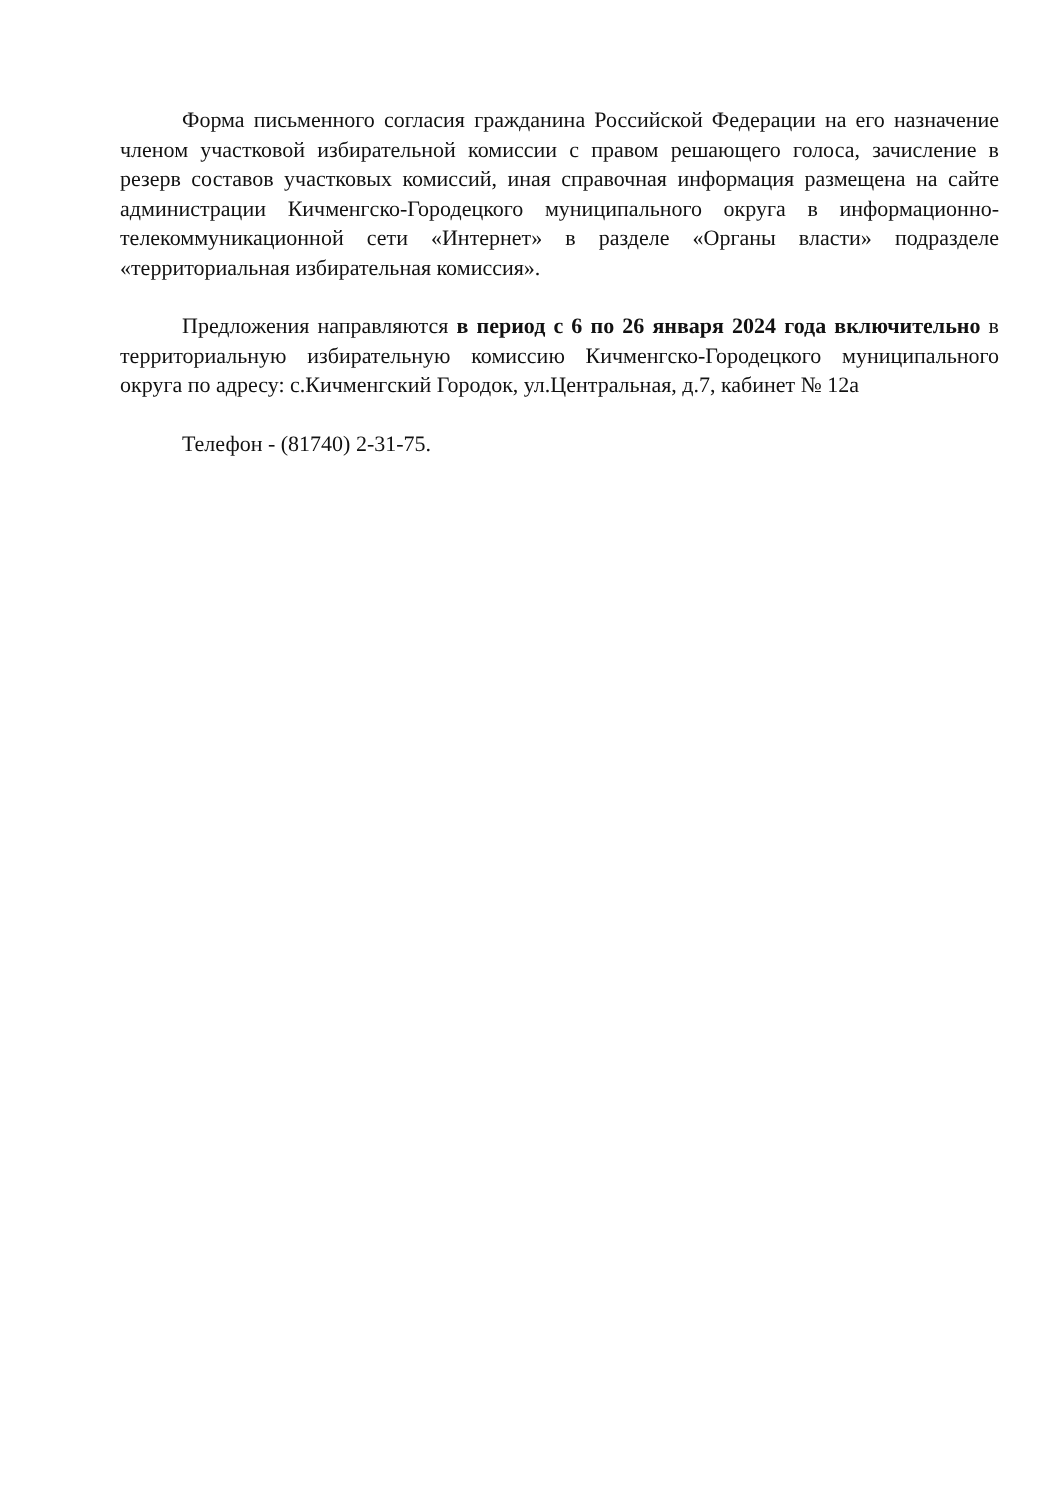Форма письменного согласия гражданина Российской Федерации на его назначение членом участковой избирательной комиссии с правом решающего голоса, зачисление в резерв составов участковых комиссий, иная справочная информация размещена на сайте администрации Кичменгско-Городецкого муниципального округа в информационно-телекоммуникационной сети «Интернет» в разделе «Органы власти» подразделе «территориальная избирательная комиссия».
Предложения направляются в период с 6 по 26 января 2024 года включительно в территориальную избирательную комиссию Кичменгско-Городецкого муниципального округа по адресу: с.Кичменгский Городок, ул.Центральная, д.7, кабинет № 12а
Телефон - (81740) 2-31-75.